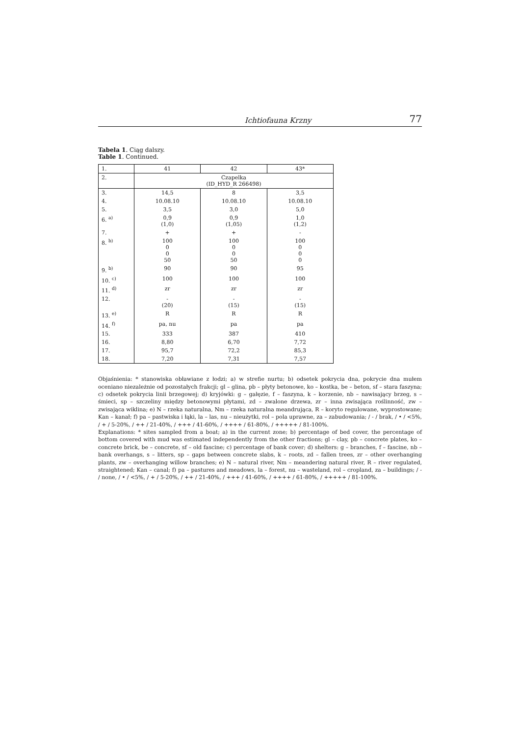Ichtiofauna Krzny 77
Tabela 1. Ciąg dalszy.
Table 1. Continued.
| 1. | 41 | 42 | 43* |
| --- | --- | --- | --- |
| 2. | Czapelka (ID_HYD_R 266498) | | |
| 3. | 14,5 | 8 | 3,5 |
| 4. | 10.08.10 | 10.08.10 | 10.08.10 |
| 5. | 3,5 | 3,0 | 5,0 |
| 6. <sup>a)</sup> | 0,9 (1,0) | 0,9 (1,05) | 1,0 (1,2) |
| 7. | + | + | - |
| 8. <sup>b)</sup> | 100 0 0 50 | 100 0 0 50 | 100 0 0 0 |
| 9. <sup>b)</sup> | 90 | 90 | 95 |
| 10. <sup>c)</sup> | 100 | 100 | 100 |
| 11. <sup>d)</sup> | zr | zr | zr |
| 12. | - (20) | - (15) | - (15) |
| 13. <sup>e)</sup> | R | R | R |
| 14. <sup>f)</sup> | pa, nu | pa | pa |
| 15. | 333 | 387 | 410 |
| 16. | 8,80 | 6,70 | 7,72 |
| 17. | 95,7 | 72,2 | 85,3 |
| 18. | 7,20 | 7,31 | 7,57 |
Objaśnienia: * stanowiska obławiane z łodzi; a) w strefie nurtu; b) odsetek pokrycia dna, pokrycie dna mułem oceniano niezależnie od pozostałych frakcji; gl – glina, pb – płyty betonowe, ko – kostka, be – beton, sf – stara faszyna; c) odsetek pokrycia linii brzegowej; d) kryjówki: g – gałęzie, f – faszyna, k – korzenie, nb – nawisający brzeg, s – śmieci, sp – szczeliny między betonowymi płytami, zd – zwalone drzewa, zr – inna zwisająca roślinność, zw – zwisająca wiklina; e) N – rzeka naturalna, Nm – rzeka naturalna meandrująca, R – koryto regulowane, wyprostowane; Kan – kanał; f) pa – pastwiska i łąki, la – las, nu – nieużytki, rol – pola uprawne, za – zabudowania; / - / brak, / • / <5%, / + / 5-20%, / ++ / 21-40%, / +++ / 41-60%, / ++++ / 61-80%, / +++++ / 81-100%.
Explanations: * sites sampled from a boat; a) in the current zone; b) percentage of bed cover, the percentage of bottom covered with mud was estimated independently from the other fractions; gl – clay, pb – concrete plates, ko – concrete brick, be – concrete, sf – old fascine; c) percentage of bank cover; d) shelters: g – branches, f – fascine, nb – bank overhangs, s – litters, sp – gaps between concrete slabs, k – roots, zd – fallen trees, zr – other overhanging plants, zw – overhanging willow branches; e) N – natural river, Nm – meandering natural river, R – river regulated, straightened; Kan – canal; f) pa – pastures and meadows, la – forest, nu – wasteland, rol – cropland, za – buildings; / - / none, / • / <5%, / + / 5-20%, / ++ / 21-40%, / +++ / 41-60%, / ++++ / 61-80%, / +++++ / 81-100%.